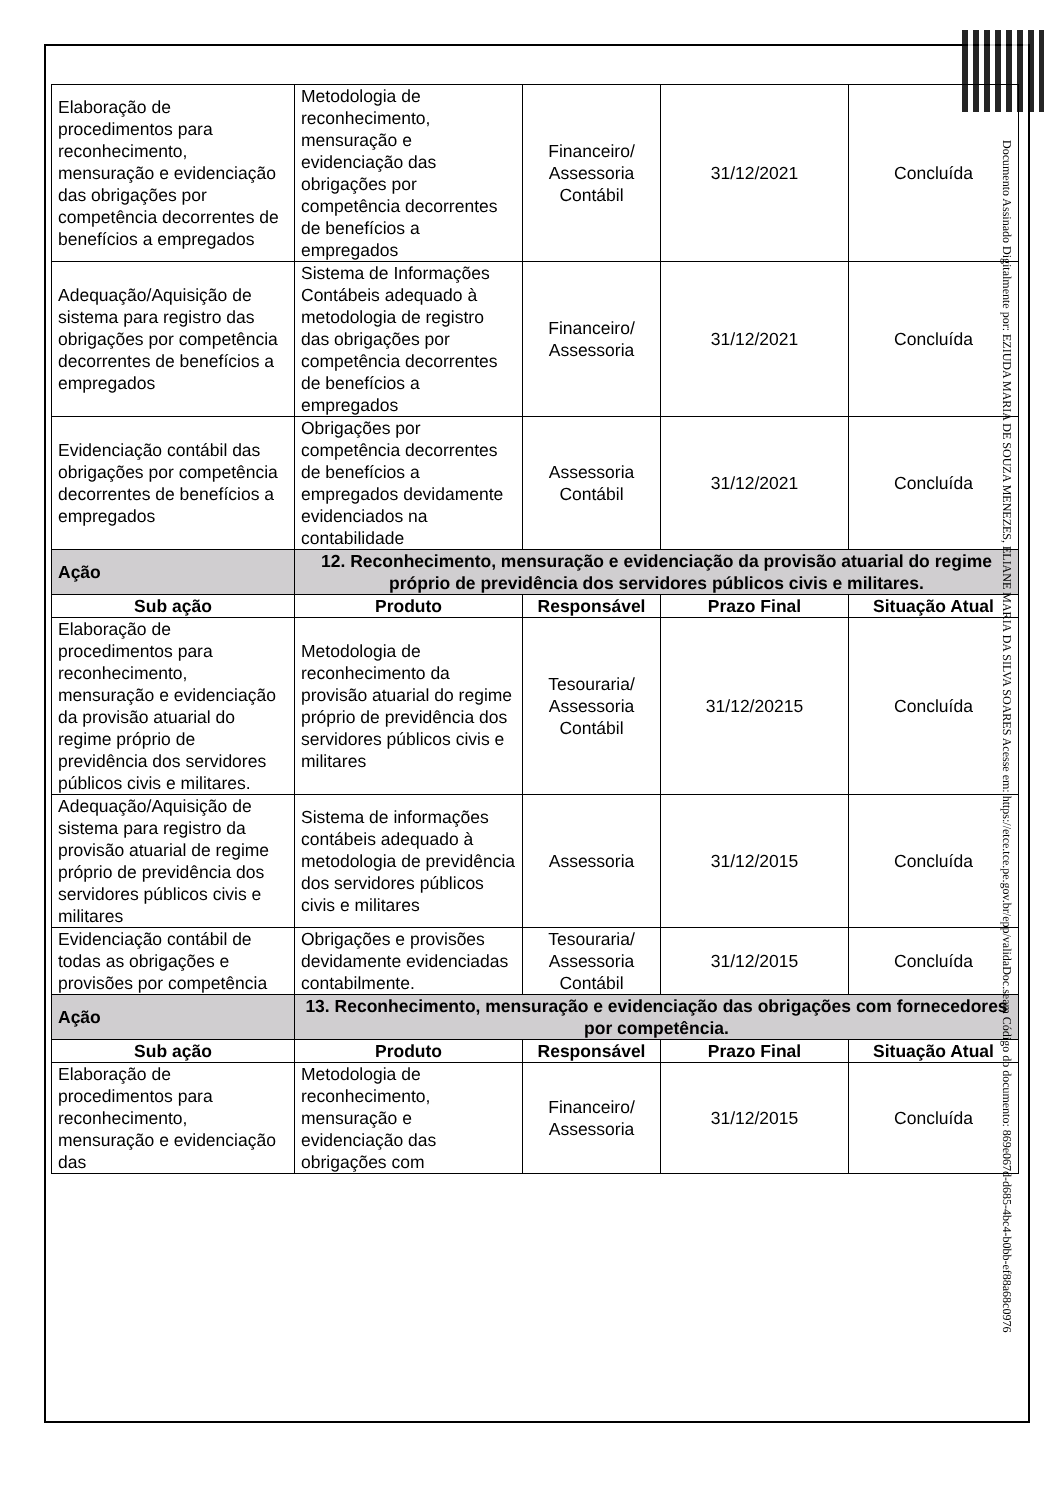| Elaboração de procedimentos para reconhecimento, mensuração e evidenciação das obrigações por competência decorrentes de benefícios a empregados | Metodologia de reconhecimento, mensuração e evidenciação das obrigações por competência decorrentes de benefícios a empregados | Financeiro/ Assessoria Contábil | 31/12/2021 | Concluída |
| Adequação/Aquisição de sistema para registro das obrigações por competência decorrentes de benefícios a empregados | Sistema de Informações Contábeis adequado à metodologia de registro das obrigações por competência decorrentes de benefícios a empregados | Financeiro/ Assessoria | 31/12/2021 | Concluída |
| Evidenciação contábil das obrigações por competência decorrentes de benefícios a empregados | Obrigações por competência decorrentes de benefícios a empregados devidamente evidenciados na contabilidade | Assessoria Contábil | 31/12/2021 | Concluída |
| Ação | 12. Reconhecimento, mensuração e evidenciação da provisão atuarial do regime próprio de previdência dos servidores públicos civis e militares. | | | |
| Sub ação | Produto | Responsável | Prazo Final | Situação Atual |
| Elaboração de procedimentos para reconhecimento, mensuração e evidenciação da provisão atuarial do regime próprio de previdência dos servidores públicos civis e militares. | Metodologia de reconhecimento da provisão atuarial do regime próprio de previdência dos servidores públicos civis e militares | Tesouraria/ Assessoria Contábil | 31/12/20215 | Concluída |
| Adequação/Aquisição de sistema para registro da provisão atuarial de regime próprio de previdência dos servidores públicos civis e militares | Sistema de informações contábeis adequado à metodologia de previdência dos servidores públicos civis e militares | Assessoria | 31/12/2015 | Concluída |
| Evidenciação contábil de todas as obrigações e provisões por competência | Obrigações e provisões devidamente evidenciadas contabilmente. | Tesouraria/ Assessoria Contábil | 31/12/2015 | Concluída |
| Ação | 13. Reconhecimento, mensuração e evidenciação das obrigações com fornecedores por competência. | | | |
| Sub ação | Produto | Responsável | Prazo Final | Situação Atual |
| Elaboração de procedimentos para reconhecimento, mensuração e evidenciação das | Metodologia de reconhecimento, mensuração e evidenciação das obrigações com | Financeiro/ Assessoria | 31/12/2015 | Concluída |
Documento Assinado Digitalmente por: EZIUDA MARIA DE SOUZA MENEZES, ELIANE MARIA DA SILVA SOARES Acesse em: https://etce.tce.pe.gov.br/epp/validaDoc.seam Código do documento: 869e067d-d685-4bc4-b0bb-ef88a68c0976